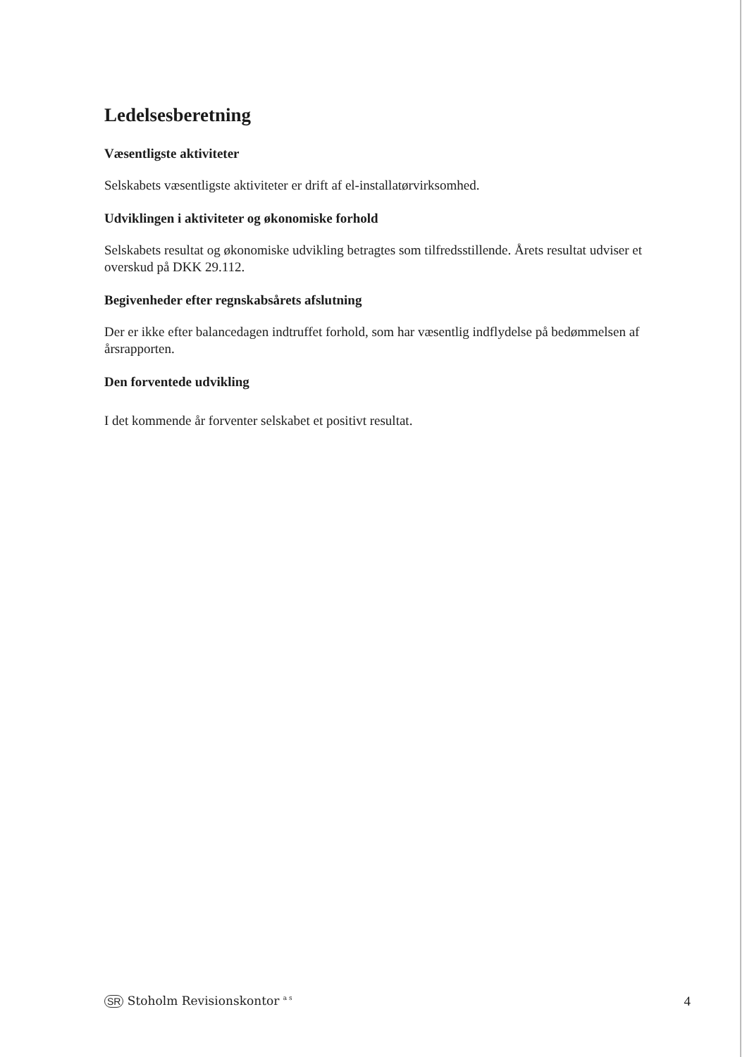Ledelsesberetning
Væsentligste aktiviteter
Selskabets væsentligste aktiviteter er drift af el-installatørvirksomhed.
Udviklingen i aktiviteter og økonomiske forhold
Selskabets resultat og økonomiske udvikling betragtes som tilfredsstillende. Årets resultat udviser et overskud på DKK 29.112.
Begivenheder efter regnskabsårets afslutning
Der er ikke efter balancedagen indtruffet forhold, som har væsentlig indflydelse på bedømmelsen af årsrapporten.
Den forventede udvikling
I det kommende år forventer selskabet et positivt resultat.
SR Stoholm Revisionskontor <sup>a s</sup>
4